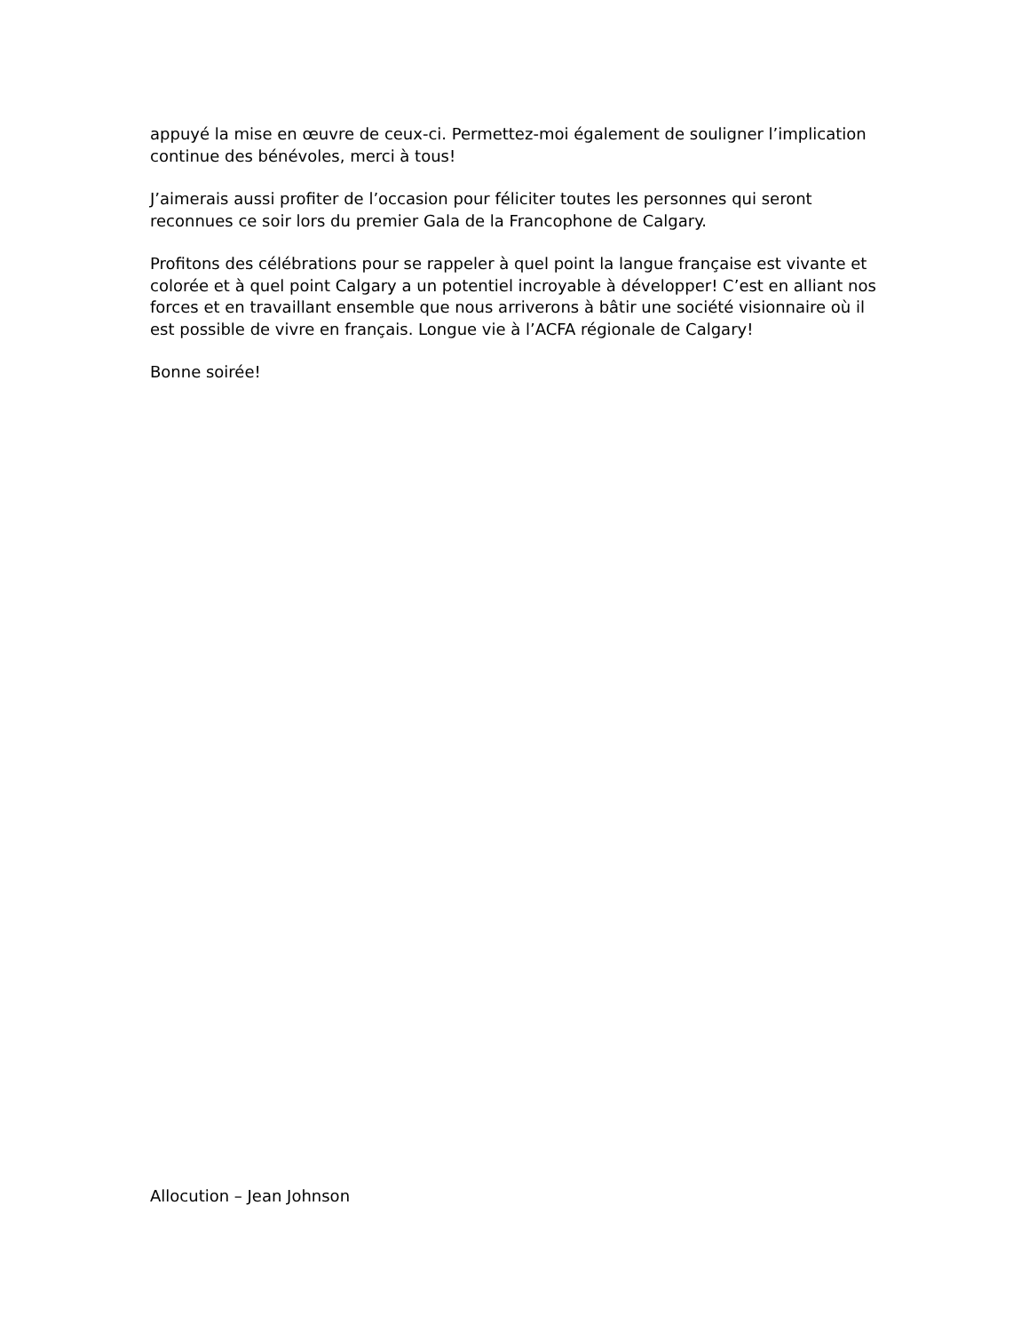appuyé la mise en œuvre de ceux-ci. Permettez-moi également de souligner l’implication continue des bénévoles, merci à tous!
J’aimerais aussi profiter de l’occasion pour féliciter toutes les personnes qui seront reconnues ce soir lors du premier Gala de la Francophone de Calgary.
Profitons des célébrations pour se rappeler à quel point la langue française est vivante et colorée et à quel point Calgary a un potentiel incroyable à développer! C’est en alliant nos forces et en travaillant ensemble que nous arriverons à bâtir une société visionnaire où il est possible de vivre en français. Longue vie à l’ACFA régionale de Calgary!
Bonne soirée!
Allocution – Jean Johnson